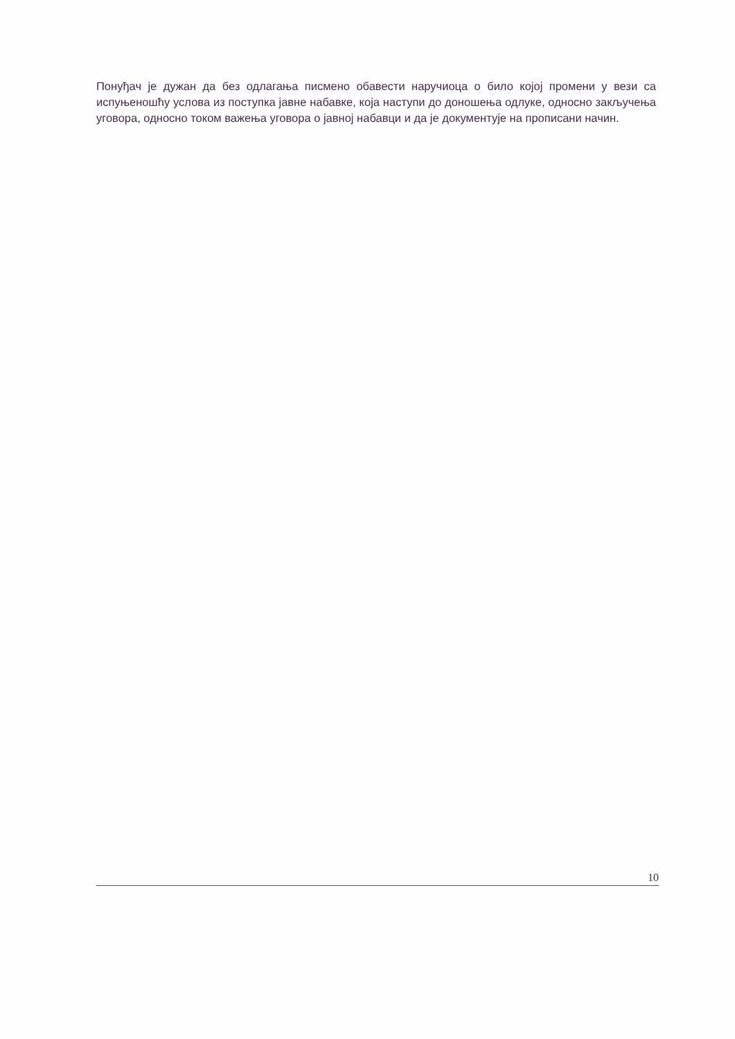Понуђач је дужан да без одлагања писмено обавести наручиоца о било којој промени у вези са испуњеношћу услова из поступка јавне набавке, која наступи до доношења одлуке, односно закључења уговора, односно током важења уговора о јавној набавци и да је документује на прописани начин.
10